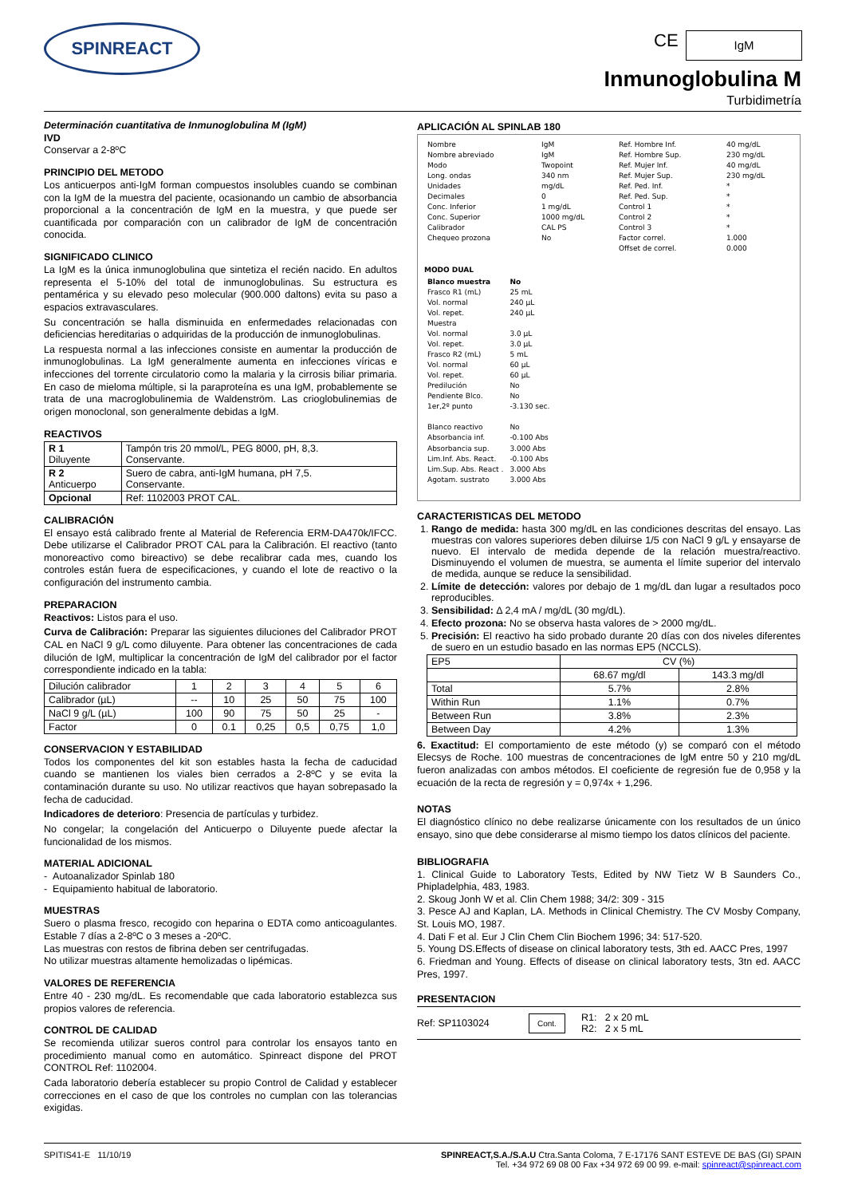SPINREACT CE IgM
Inmunoglobulina M
Turbidimetría
Determinación cuantitativa de Inmunoglobulina M (IgM)
IVD
Conservar a 2-8ºC
PRINCIPIO DEL METODO
Los anticuerpos anti-IgM forman compuestos insolubles cuando se combinan con la IgM de la muestra del paciente, ocasionando un cambio de absorbancia proporcional a la concentración de IgM en la muestra, y que puede ser cuantificada por comparación con un calibrador de IgM de concentración conocida.
SIGNIFICADO CLINICO
La IgM es la única inmunoglobulina que sintetiza el recién nacido. En adultos representa el 5-10% del total de inmunoglobulinas. Su estructura es pentamérica y su elevado peso molecular (900.000 daltons) evita su paso a espacios extravasculares.
Su concentración se halla disminuida en enfermedades relacionadas con deficiencias hereditarias o adquiridas de la producción de inmunoglobulinas.
La respuesta normal a las infecciones consiste en aumentar la producción de inmunoglobulinas. La IgM generalmente aumenta en infecciones víricas e infecciones del torrente circulatorio como la malaria y la cirrosis biliar primaria. En caso de mieloma múltiple, si la paraproteína es una IgM, probablemente se trata de una macroglobulinemia de Waldenström. Las crioglobulinemias de origen monoclonal, son generalmente debidas a IgM.
REACTIVOS
| R 1 Diluyente | Tampón tris 20 mmol/L, PEG 8000, pH, 8,3. Conservante. |
| R 2 Anticuerpo | Suero de cabra, anti-IgM humana, pH 7,5. Conservante. |
| Opcional | Ref: 1102003 PROT CAL. |
CALIBRACIÓN
El ensayo está calibrado frente al Material de Referencia ERM-DA470k/IFCC. Debe utilizarse el Calibrador PROT CAL para la Calibración. El reactivo (tanto monoreactivo como bireactivo) se debe recalibrar cada mes, cuando los controles están fuera de especificaciones, y cuando el lote de reactivo o la configuración del instrumento cambia.
PREPARACION
Reactivos: Listos para el uso.
Curva de Calibración: Preparar las siguientes diluciones del Calibrador PROT CAL en NaCl 9 g/L como diluyente. Para obtener las concentraciones de cada dilución de IgM, multiplicar la concentración de IgM del calibrador por el factor correspondiente indicado en la tabla:
| Dilución calibrador | 1 | 2 | 3 | 4 | 5 | 6 |
| Calibrador (µL) | -- | 10 | 25 | 50 | 75 | 100 |
| NaCl 9 g/L (µL) | 100 | 90 | 75 | 50 | 25 | - |
| Factor | 0 | 0.1 | 0,25 | 0,5 | 0,75 | 1,0 |
CONSERVACION Y ESTABILIDAD
Todos los componentes del kit son estables hasta la fecha de caducidad cuando se mantienen los viales bien cerrados a 2-8ºC y se evita la contaminación durante su uso. No utilizar reactivos que hayan sobrepasado la fecha de caducidad.
Indicadores de deterioro: Presencia de partículas y turbidez.
No congelar; la congelación del Anticuerpo o Diluyente puede afectar la funcionalidad de los mismos.
MATERIAL ADICIONAL
- Autoanalizador Spinlab 180
- Equipamiento habitual de laboratorio.
MUESTRAS
Suero o plasma fresco, recogido con heparina o EDTA como anticoagulantes. Estable 7 días a 2-8ºC o 3 meses a -20ºC.
Las muestras con restos de fibrina deben ser centrifugadas.
No utilizar muestras altamente hemolizadas o lipémicas.
VALORES DE REFERENCIA
Entre 40 - 230 mg/dL. Es recomendable que cada laboratorio establezca sus propios valores de referencia.
CONTROL DE CALIDAD
Se recomienda utilizar sueros control para controlar los ensayos tanto en procedimiento manual como en automático. Spinreact dispone del PROT CONTROL Ref: 1102004.
Cada laboratorio debería establecer su propio Control de Calidad y establecer correcciones en el caso de que los controles no cumplan con las tolerancias exigidas.
APLICACIÓN AL SPINLAB 180
| Nombre Nombre abreviado Modo Long. ondas Unidades Decimales Conc. Inferior Conc. Superior Calibrador Chequeo prozona | IgM IgM Twopoint 340 nm mg/dL 0 1 mg/dL 1000 mg/dL CAL PS No | Ref. Hombre Inf. Ref. Hombre Sup. Ref. Mujer Inf. Ref. Mujer Sup. Ref. Ped. Inf. Ref. Ped. Sup. Control 1 Control 2 Control 3 Factor correl. Offset de correl. | 40 mg/dL 230 mg/dL 40 mg/dL 230 mg/dL * * * * * 1.000 0.000 |
MODO DUAL
| Blanco muestra Frasco R1 (mL) Vol. normal Vol. repet. Muestra Vol. normal Vol. repet. Frasco R2 (mL) Vol. normal Vol. repet. Predilución Pendiente Blco. 1er,2º punto Blanco reactivo Absorbancia inf. Absorbancia sup. Lim.Inf. Abs. React. Lim.Sup. Abs. React . Agotam. sustrato | No 25 mL 240 µL 240 µL 3.0 µL 3.0 µL 5 mL 60 µL 60 µL No No -3.130 sec. No -0.100 Abs 3.000 Abs -0.100 Abs 3.000 Abs 3.000 Abs |
CARACTERISTICAS DEL METODO
1. Rango de medida: hasta 300 mg/dL en las condiciones descritas del ensayo. Las muestras con valores superiores deben diluirse 1/5 con NaCl 9 g/L y ensayarse de nuevo. El intervalo de medida depende de la relación muestra/reactivo. Disminuyendo el volumen de muestra, se aumenta el límite superior del intervalo de medida, aunque se reduce la sensibilidad.
2. Límite de detección: valores por debajo de 1 mg/dL dan lugar a resultados poco reproducibles.
3. Sensibilidad: Δ 2,4 mA / mg/dL (30 mg/dL).
4. Efecto prozona: No se observa hasta valores de > 2000 mg/dL.
5. Precisión: El reactivo ha sido probado durante 20 días con dos niveles diferentes de suero en un estudio basado en las normas EP5 (NCCLS).
| EP5 | CV (%) | |
| --- | --- | --- |
| | 68.67 mg/dl | 143.3 mg/dl |
| Total | 5.7% | 2.8% |
| Within Run | 1.1% | 0.7% |
| Between Run | 3.8% | 2.3% |
| Between Day | 4.2% | 1.3% |
6. Exactitud: El comportamiento de este método (y) se comparó con el método Elecsys de Roche. 100 muestras de concentraciones de IgM entre 50 y 210 mg/dL fueron analizadas con ambos métodos. El coeficiente de regresión fue de 0,958 y la ecuación de la recta de regresión y = 0,974x + 1,296.
NOTAS
El diagnóstico clínico no debe realizarse únicamente con los resultados de un único ensayo, sino que debe considerarse al mismo tiempo los datos clínicos del paciente.
BIBLIOGRAFIA
1. Clinical Guide to Laboratory Tests, Edited by NW Tietz W B Saunders Co., Phipladelphia, 483, 1983.
2. Skoug Jonh W et al. Clin Chem 1988; 34/2: 309 - 315
3. Pesce AJ and Kaplan, LA. Methods in Clinical Chemistry. The CV Mosby Company, St. Louis MO, 1987.
4. Dati F et al. Eur J Clin Chem Clin Biochem 1996; 34: 517-520.
5. Young DS.Effects of disease on clinical laboratory tests, 3th ed. AACC Pres, 1997
6. Friedman and Young. Effects of disease on clinical laboratory tests, 3tn ed. AACC Pres, 1997.
PRESENTACION
Ref: SP1103024 Cont. R1: 2 x 20 mL
R2: 2 x 5 mL
SPITIS41-E 11/10/19 SPINREACT,S.A./S.A.U Ctra.Santa Coloma, 7 E-17176 SANT ESTEVE DE BAS (GI) SPAIN
Tel. +34 972 69 08 00 Fax +34 972 69 00 99. e-mail: spinreact@spinreact.com